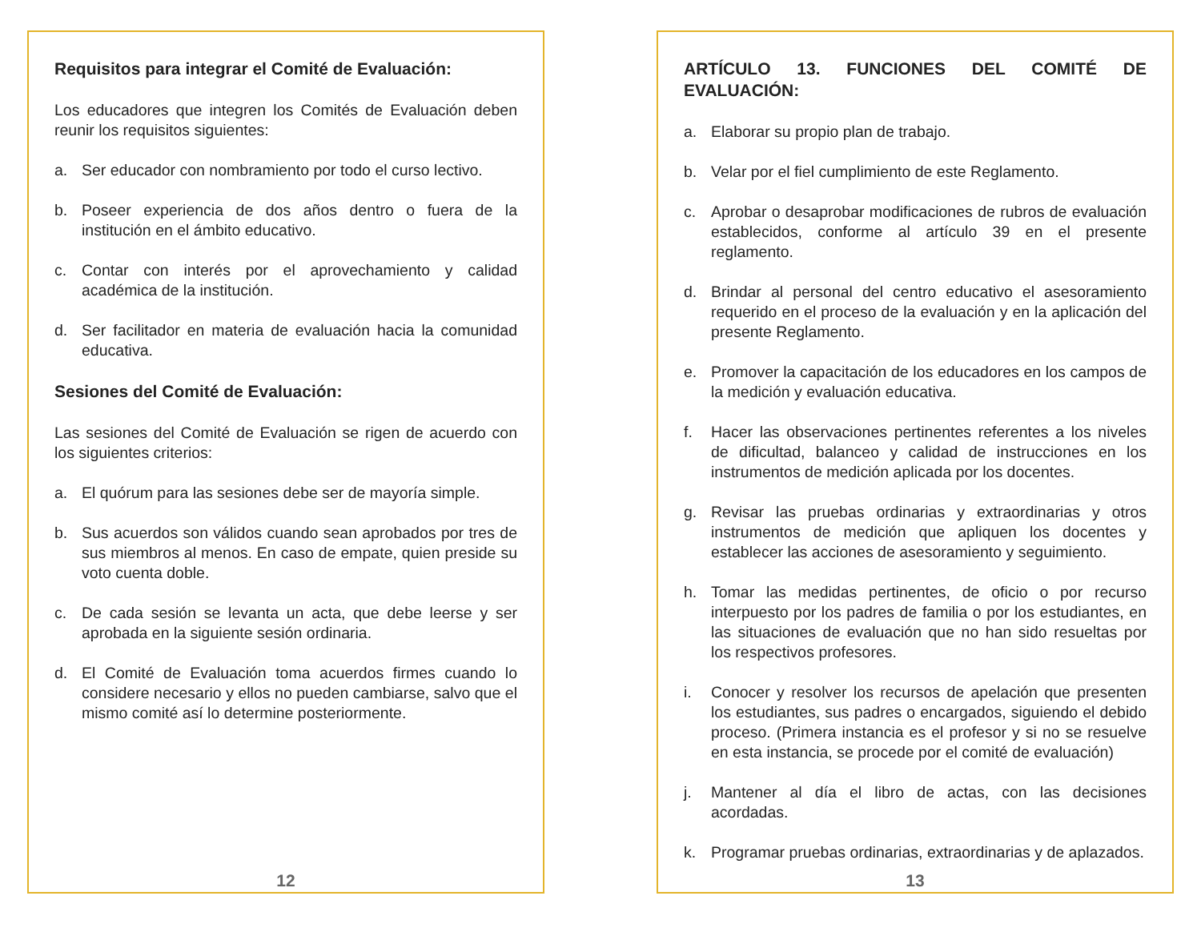Requisitos para integrar el Comité de Evaluación:
Los educadores que integren los Comités de Evaluación deben reunir los requisitos siguientes:
a. Ser educador con nombramiento por todo el curso lectivo.
b. Poseer experiencia de dos años dentro o fuera de la institución en el ámbito educativo.
c. Contar con interés por el aprovechamiento y calidad académica de la institución.
d. Ser facilitador en materia de evaluación hacia la comunidad educativa.
Sesiones del Comité de Evaluación:
Las sesiones del Comité de Evaluación se rigen de acuerdo con los siguientes criterios:
a. El quórum para las sesiones debe ser de mayoría simple.
b. Sus acuerdos son válidos cuando sean aprobados por tres de sus miembros al menos. En caso de empate, quien preside su voto cuenta doble.
c. De cada sesión se levanta un acta, que debe leerse y ser aprobada en la siguiente sesión ordinaria.
d. El Comité de Evaluación toma acuerdos firmes cuando lo considere necesario y ellos no pueden cambiarse, salvo que el mismo comité así lo determine posteriormente.
12
ARTÍCULO 13. FUNCIONES DEL COMITÉ DE EVALUACIÓN:
a. Elaborar su propio plan de trabajo.
b. Velar por el fiel cumplimiento de este Reglamento.
c. Aprobar o desaprobar modificaciones de rubros de evaluación establecidos, conforme al artículo 39 en el presente reglamento.
d. Brindar al personal del centro educativo el asesoramiento requerido en el proceso de la evaluación y en la aplicación del presente Reglamento.
e. Promover la capacitación de los educadores en los campos de la medición y evaluación educativa.
f. Hacer las observaciones pertinentes referentes a los niveles de dificultad, balanceo y calidad de instrucciones en los instrumentos de medición aplicada por los docentes.
g. Revisar las pruebas ordinarias y extraordinarias y otros instrumentos de medición que apliquen los docentes y establecer las acciones de asesoramiento y seguimiento.
h. Tomar las medidas pertinentes, de oficio o por recurso interpuesto por los padres de familia o por los estudiantes, en las situaciones de evaluación que no han sido resueltas por los respectivos profesores.
i. Conocer y resolver los recursos de apelación que presenten los estudiantes, sus padres o encargados, siguiendo el debido proceso. (Primera instancia es el profesor y si no se resuelve en esta instancia, se procede por el comité de evaluación)
j. Mantener al día el libro de actas, con las decisiones acordadas.
k. Programar pruebas ordinarias, extraordinarias y de aplazados.
13